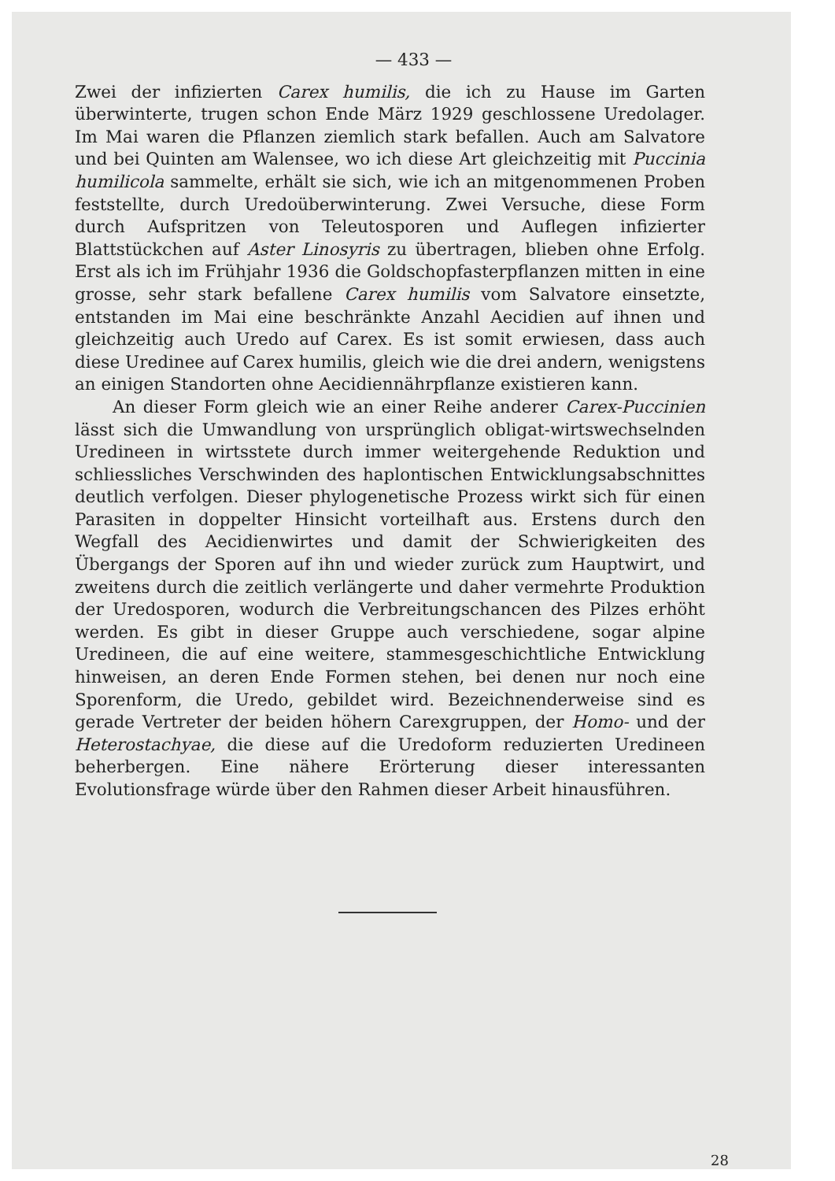— 433 —
Zwei der infizierten Carex humilis, die ich zu Hause im Garten überwinterte, trugen schon Ende März 1929 geschlossene Uredolager. Im Mai waren die Pflanzen ziemlich stark befallen. Auch am Salvatore und bei Quinten am Walensee, wo ich diese Art gleichzeitig mit Puccinia humilicola sammelte, erhält sie sich, wie ich an mitgenommenen Proben feststellte, durch Uredoüberwinterung. Zwei Versuche, diese Form durch Aufspritzen von Teleutosporen und Auflegen infizierter Blattstückchen auf Aster Linosyris zu übertragen, blieben ohne Erfolg. Erst als ich im Frühjahr 1936 die Goldschopfasterpflanzen mitten in eine grosse, sehr stark befallene Carex humilis vom Salvatore einsetzte, entstanden im Mai eine beschränkte Anzahl Aecidien auf ihnen und gleichzeitig auch Uredo auf Carex. Es ist somit erwiesen, dass auch diese Uredinee auf Carex humilis, gleich wie die drei andern, wenigstens an einigen Standorten ohne Aecidiennährpflanze existieren kann.
An dieser Form gleich wie an einer Reihe anderer Carex-Puccinien lässt sich die Umwandlung von ursprünglich obligat-wirtswechselnden Uredineen in wirtsstete durch immer weitergehende Reduktion und schliessliches Verschwinden des haplontischen Entwicklungsabschnittes deutlich verfolgen. Dieser phylogenetische Prozess wirkt sich für einen Parasiten in doppelter Hinsicht vorteilhaft aus. Erstens durch den Wegfall des Aecidienwirtes und damit der Schwierigkeiten des Übergangs der Sporen auf ihn und wieder zurück zum Hauptwirt, und zweitens durch die zeitlich verlängerte und daher vermehrte Produktion der Uredosporen, wodurch die Verbreitungschancen des Pilzes erhöht werden. Es gibt in dieser Gruppe auch verschiedene, sogar alpine Uredineen, die auf eine weitere, stammesgeschichtliche Entwicklung hinweisen, an deren Ende Formen stehen, bei denen nur noch eine Sporenform, die Uredo, gebildet wird. Bezeichnenderweise sind es gerade Vertreter der beiden höhern Carexgruppen, der Homo- und der Heterostachyae, die diese auf die Uredoform reduzierten Uredineen beherbergen. Eine nähere Erörterung dieser interessanten Evolutionsfrage würde über den Rahmen dieser Arbeit hinausführen.
28